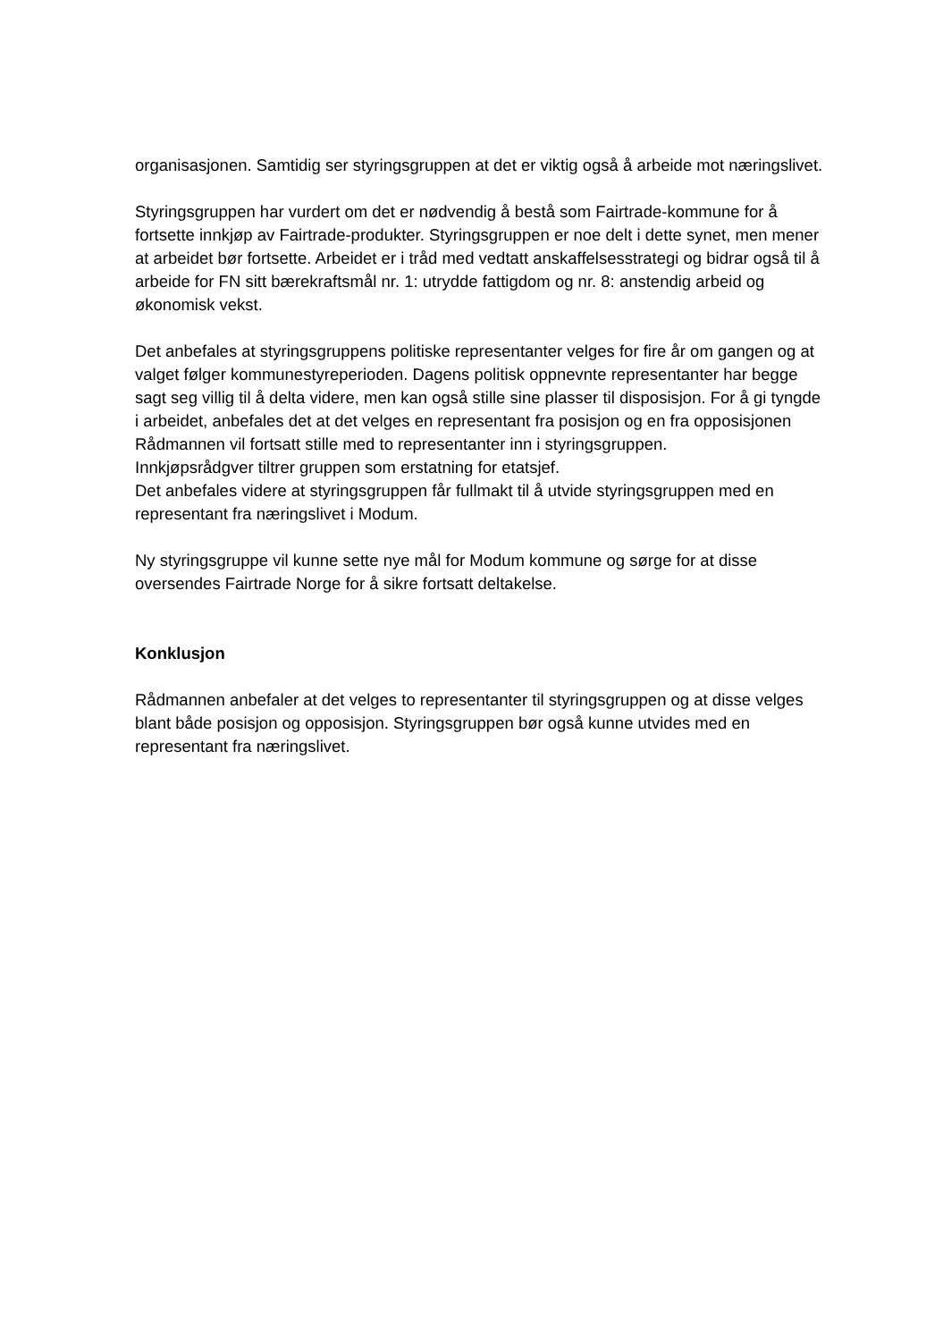organisasjonen. Samtidig ser styringsgruppen at det er viktig også å arbeide mot næringslivet.
Styringsgruppen har vurdert om det er nødvendig å bestå som Fairtrade-kommune for å fortsette innkjøp av Fairtrade-produkter. Styringsgruppen er noe delt i dette synet, men mener at arbeidet bør fortsette. Arbeidet er i tråd med vedtatt anskaffelsesstrategi og bidrar også til å arbeide for FN sitt bærekraftsmål nr. 1: utrydde fattigdom og nr. 8: anstendig arbeid og økonomisk vekst.
Det anbefales at styringsgruppens politiske representanter velges for fire år om gangen og at valget følger kommunestyreperioden. Dagens politisk oppnevnte representanter har begge sagt seg villig til å delta videre, men kan også stille sine plasser til disposisjon. For å gi tyngde i arbeidet, anbefales det at det velges en representant fra posisjon og en fra opposisjonen
Rådmannen vil fortsatt stille med to representanter inn i styringsgruppen.
Innkjøpsrådgver tiltrer gruppen som erstatning for etatsjef.
Det anbefales videre at styringsgruppen får fullmakt til å utvide styringsgruppen med en representant fra næringslivet i Modum.
Ny styringsgruppe vil kunne sette nye mål for Modum kommune og sørge for at disse oversendes Fairtrade Norge for å sikre fortsatt deltakelse.
Konklusjon
Rådmannen anbefaler at det velges to representanter til styringsgruppen og at disse velges blant både posisjon og opposisjon. Styringsgruppen bør også kunne utvides med en representant fra næringslivet.